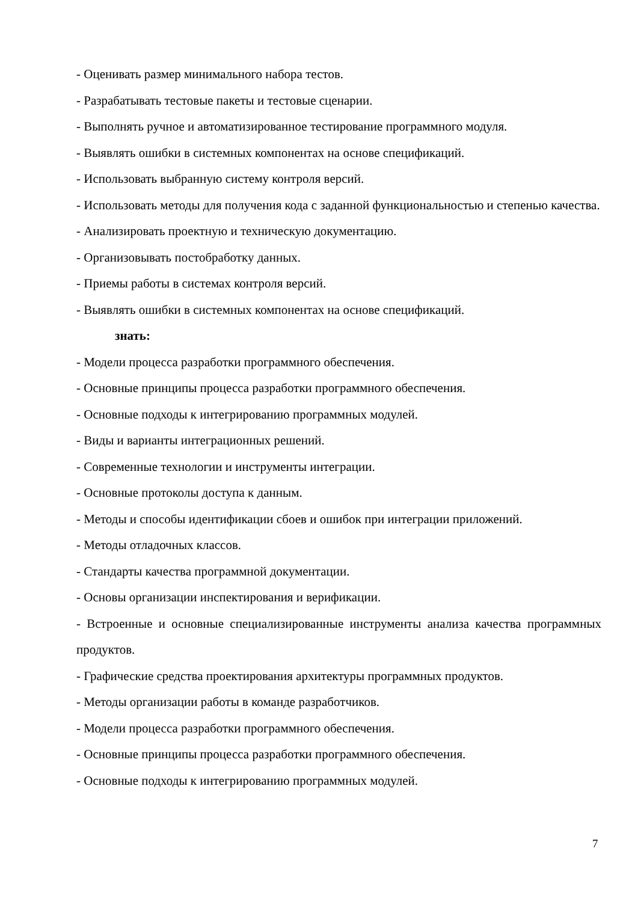- Оценивать размер минимального набора тестов.
- Разрабатывать тестовые пакеты и тестовые сценарии.
- Выполнять ручное и автоматизированное тестирование программного модуля.
- Выявлять ошибки в системных компонентах на основе спецификаций.
- Использовать выбранную систему контроля версий.
- Использовать методы для получения кода с заданной функциональностью и степенью качества.
- Анализировать проектную и техническую документацию.
- Организовывать постобработку данных.
- Приемы работы в системах контроля версий.
- Выявлять ошибки в системных компонентах на основе спецификаций.
знать:
- Модели процесса разработки программного обеспечения.
- Основные принципы процесса разработки программного обеспечения.
- Основные подходы к интегрированию программных модулей.
- Виды и варианты интеграционных решений.
- Современные технологии и инструменты интеграции.
- Основные протоколы доступа к данным.
- Методы и способы идентификации сбоев и ошибок при интеграции приложений.
- Методы отладочных классов.
- Стандарты качества программной документации.
- Основы организации инспектирования и верификации.
- Встроенные и основные специализированные инструменты анализа качества программных продуктов.
- Графические средства проектирования архитектуры программных продуктов.
- Методы организации работы в команде разработчиков.
- Модели процесса разработки программного обеспечения.
- Основные принципы процесса разработки программного обеспечения.
- Основные подходы к интегрированию программных модулей.
7